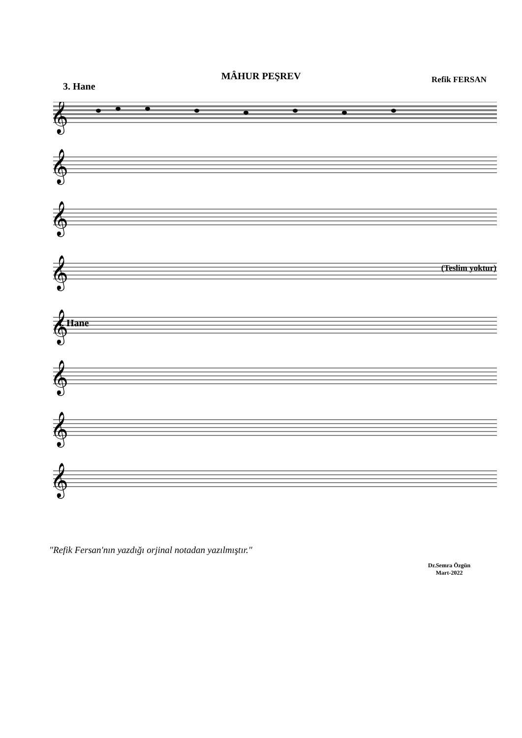MÂHUR PEŞREV
Refik FERSAN
3. Hane
𝄞
𝄞
𝄞
𝄞
𝄞
𝄞
𝄞
𝄞
(Teslim yoktur)
4. Hane
Dr.Semra Özgün
Mart-2022
"Refik Fersan'nın yazdığı orjinal notadan yazılmıştır."